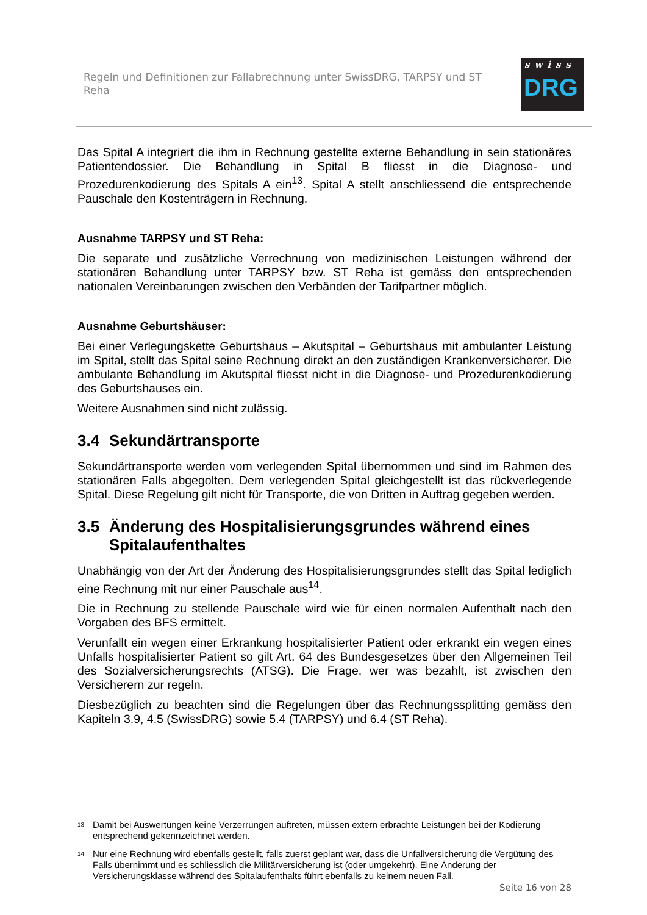Regeln und Definitionen zur Fallabrechnung unter SwissDRG, TARPSY und ST Reha
swiss
DRG
Das Spital A integriert die ihm in Rechnung gestellte externe Behandlung in sein stationäres Patientendossier. Die Behandlung in Spital B fliesst in die Diagnose- und Prozedurenkodierung des Spitals A ein<sup>13</sup>. Spital A stellt anschliessend die entsprechende Pauschale den Kostenträgern in Rechnung.
Ausnahme TARPSY und ST Reha:
Die separate und zusätzliche Verrechnung von medizinischen Leistungen während der stationären Behandlung unter TARPSY bzw. ST Reha ist gemäss den entsprechenden nationalen Vereinbarungen zwischen den Verbänden der Tarifpartner möglich.
Ausnahme Geburtshäuser:
Bei einer Verlegungskette Geburtshaus – Akutspital – Geburtshaus mit ambulanter Leistung im Spital, stellt das Spital seine Rechnung direkt an den zuständigen Krankenversicherer. Die ambulante Behandlung im Akutspital fliesst nicht in die Diagnose- und Prozedurenkodierung des Geburtshauses ein.
Weitere Ausnahmen sind nicht zulässig.
3.4 Sekundärtransporte
Sekundärtransporte werden vom verlegenden Spital übernommen und sind im Rahmen des stationären Falls abgegolten. Dem verlegenden Spital gleichgestellt ist das rückverlegende Spital. Diese Regelung gilt nicht für Transporte, die von Dritten in Auftrag gegeben werden.
3.5 Änderung des Hospitalisierungsgrundes während eines Spitalaufenthaltes
Unabhängig von der Art der Änderung des Hospitalisierungsgrundes stellt das Spital lediglich eine Rechnung mit nur einer Pauschale aus<sup>14</sup>.
Die in Rechnung zu stellende Pauschale wird wie für einen normalen Aufenthalt nach den Vorgaben des BFS ermittelt.
Verunfallt ein wegen einer Erkrankung hospitalisierter Patient oder erkrankt ein wegen eines Unfalls hospitalisierter Patient so gilt Art. 64 des Bundesgesetzes über den Allgemeinen Teil des Sozialversicherungsrechts (ATSG). Die Frage, wer was bezahlt, ist zwischen den Versicherern zur regeln.
Diesbezüglich zu beachten sind die Regelungen über das Rechnungssplitting gemäss den Kapiteln 3.9, 4.5 (SwissDRG) sowie 5.4 (TARPSY) und 6.4 (ST Reha).
<sup>13</sup>
Damit bei Auswertungen keine Verzerrungen auftreten, müssen extern erbrachte Leistungen bei der Kodierung entsprechend gekennzeichnet werden.
<sup>14</sup>
Nur eine Rechnung wird ebenfalls gestellt, falls zuerst geplant war, dass die Unfallversicherung die Vergütung des Falls übernimmt und es schliesslich die Militärversicherung ist (oder umgekehrt). Eine Änderung der Versicherungsklasse während des Spitalaufenthalts führt ebenfalls zu keinem neuen Fall.
Seite 16 von 28